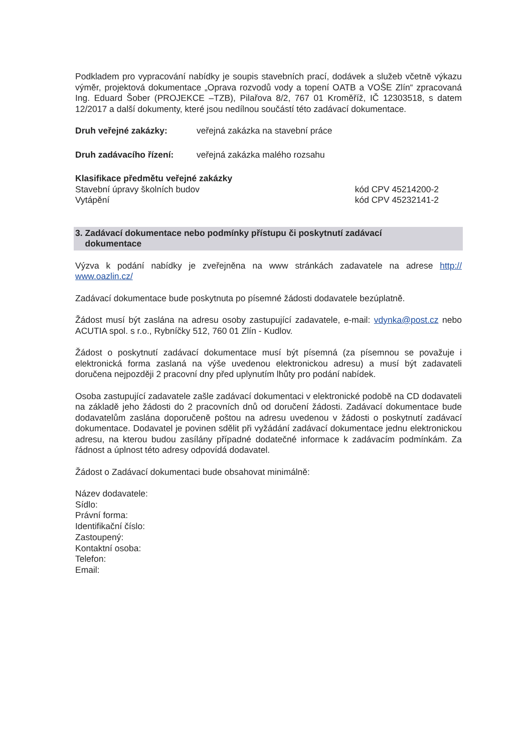Podkladem pro vypracování nabídky je soupis stavebních prací, dodávek a služeb včetně výkazu výměr, projektová dokumentace „Oprava rozvodů vody a topení OATB a VOŠE Zlín“ zpracovaná Ing. Eduard Šober (PROJEKCE –TZB), Pilařova 8/2, 767 01 Kroměříž, IČ 12303518, s datem 12/2017 a další dokumenty, které jsou nedílnou součástí této zadávací dokumentace.
Druh veřejné zakázky: veřejná zakázka na stavební práce
Druh zadávacího řízení: veřejná zakázka malého rozsahu
Klasifikace předmětu veřejné zakázky
Stavební úpravy školních budov kód CPV 45214200-2
Vytápění kód CPV 45232141-2
3. Zadávací dokumentace nebo podmínky přístupu či poskytnutí zadávací
dokumentace
Výzva k podání nabídky je zveřejněna na www stránkách zadavatele na adrese http:// www.oazlin.cz/
Zadávací dokumentace bude poskytnuta po písemné žádosti dodavatele bezúplatně.
Žádost musí být zaslána na adresu osoby zastupující zadavatele, e-mail: vdynka@post.cz nebo ACUTIA spol. s r.o., Rybníčky 512, 760 01 Zlín - Kudlov.
Žádost o poskytnutí zadávací dokumentace musí být písemná (za písemnou se považuje i elektronická forma zaslaná na výše uvedenou elektronickou adresu) a musí být zadavateli doručena nejpozději 2 pracovní dny před uplynutím lhůty pro podání nabídek.
Osoba zastupující zadavatele zašle zadávací dokumentaci v elektronické podobě na CD dodavateli na základě jeho žádosti do 2 pracovních dnů od doručení žádosti. Zadávací dokumentace bude dodavatelům zaslána doporučeně poštou na adresu uvedenou v žádosti o poskytnutí zadávací dokumentace. Dodavatel je povinen sdělit při vyžádání zadávací dokumentace jednu elektronickou adresu, na kterou budou zasílány případné dodatečné informace k zadávacím podmínkám. Za řádnost a úplnost této adresy odpovídá dodavatel.
Žádost o Zadávací dokumentaci bude obsahovat minimálně:
Název dodavatele:
Sídlo:
Právní forma:
Identifikační číslo:
Zastoupený:
Kontaktní osoba:
Telefon:
Email: